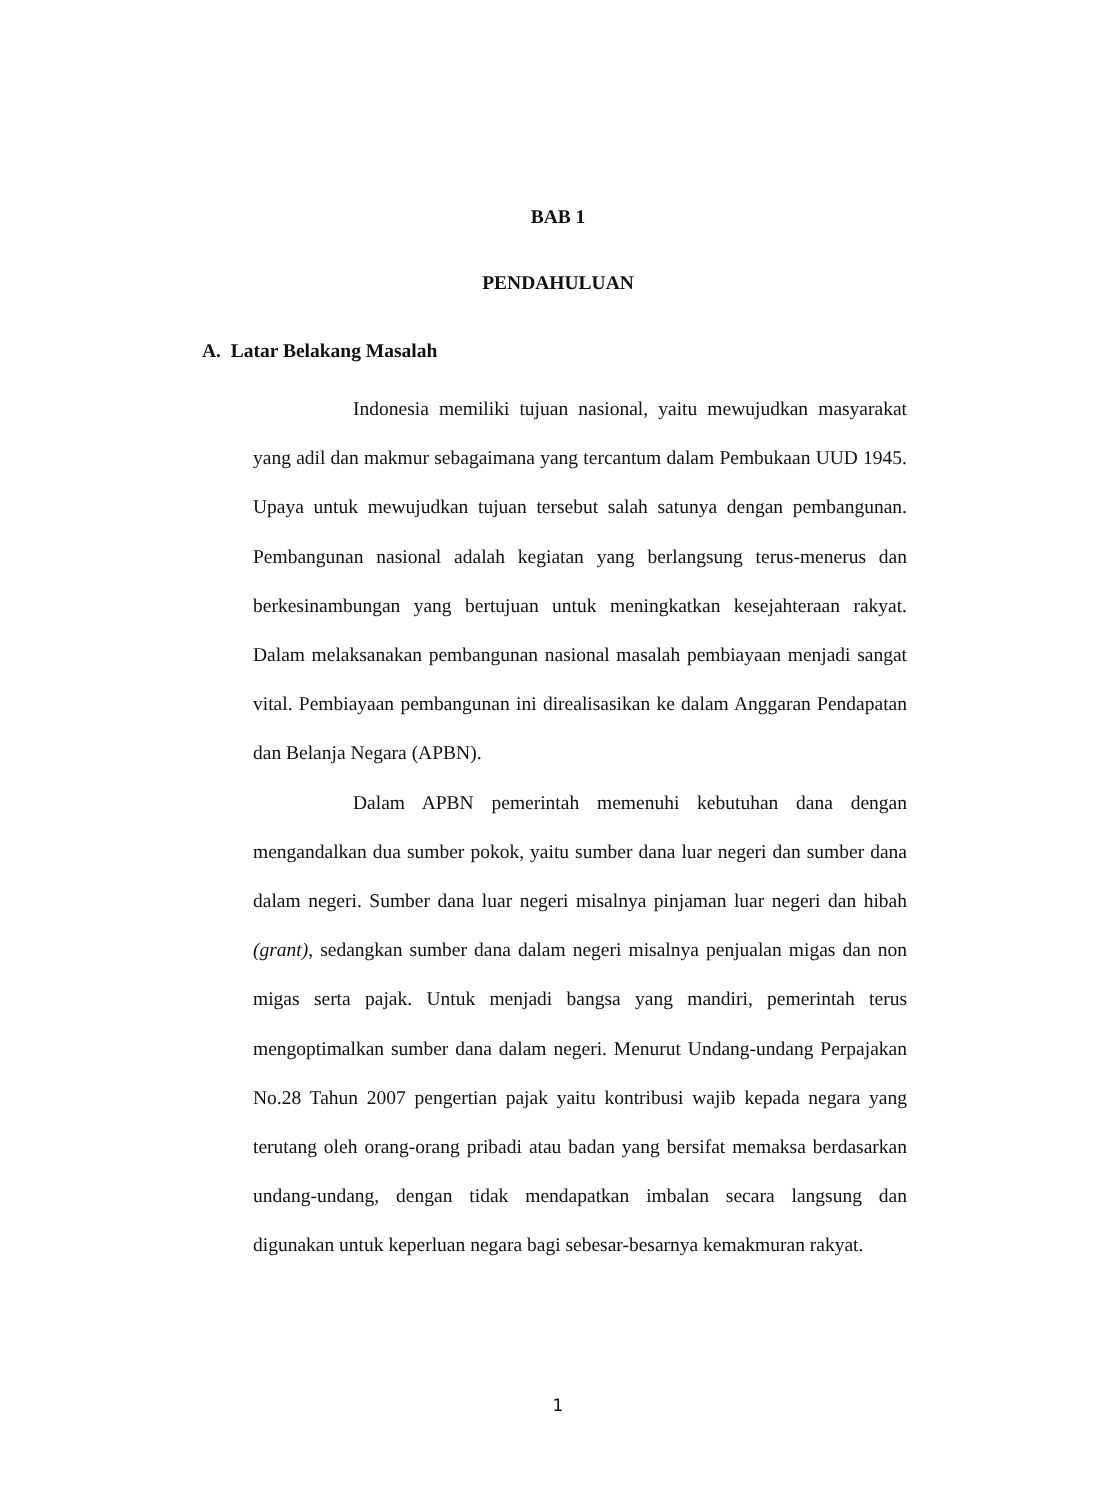BAB 1
PENDAHULUAN
A. Latar Belakang Masalah
Indonesia memiliki tujuan nasional, yaitu mewujudkan masyarakat yang adil dan makmur sebagaimana yang tercantum dalam Pembukaan UUD 1945. Upaya untuk mewujudkan tujuan tersebut salah satunya dengan pembangunan. Pembangunan nasional adalah kegiatan yang berlangsung terus-menerus dan berkesinambungan yang bertujuan untuk meningkatkan kesejahteraan rakyat. Dalam melaksanakan pembangunan nasional masalah pembiayaan menjadi sangat vital. Pembiayaan pembangunan ini direalisasikan ke dalam Anggaran Pendapatan dan Belanja Negara (APBN).
Dalam APBN pemerintah memenuhi kebutuhan dana dengan mengandalkan dua sumber pokok, yaitu sumber dana luar negeri dan sumber dana dalam negeri. Sumber dana luar negeri misalnya pinjaman luar negeri dan hibah (grant), sedangkan sumber dana dalam negeri misalnya penjualan migas dan non migas serta pajak. Untuk menjadi bangsa yang mandiri, pemerintah terus mengoptimalkan sumber dana dalam negeri. Menurut Undang-undang Perpajakan No.28 Tahun 2007 pengertian pajak yaitu kontribusi wajib kepada negara yang terutang oleh orang-orang pribadi atau badan yang bersifat memaksa berdasarkan undang-undang, dengan tidak mendapatkan imbalan secara langsung dan digunakan untuk keperluan negara bagi sebesar-besarnya kemakmuran rakyat.
1